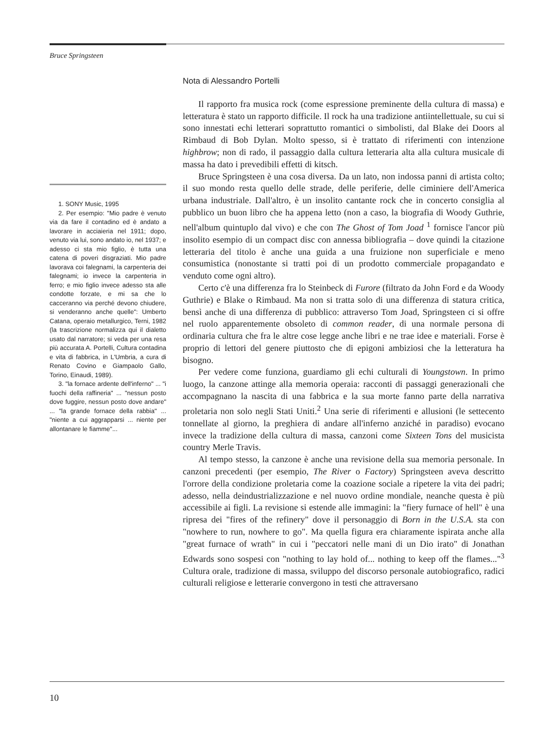Bruce Springsteen
Nota di Alessandro Portelli
Il rapporto fra musica rock (come espressione preminente della cultura di massa) e letteratura è stato un rapporto difficile. Il rock ha una tradizione antiintellettuale, su cui si sono innestati echi letterari soprattutto romantici o simbolisti, dal Blake dei Doors al Rimbaud di Bob Dylan. Molto spesso, si è trattato di riferimenti con intenzione highbrow; non di rado, il passaggio dalla cultura letteraria alta alla cultura musicale di massa ha dato i prevedibili effetti di kitsch.
Bruce Springsteen è una cosa diversa. Da un lato, non indossa panni di artista colto; il suo mondo resta quello delle strade, delle periferie, delle ciminiere dell'America urbana industriale. Dall'altro, è un insolito cantante rock che in concerto consiglia al pubblico un buon libro che ha appena letto (non a caso, la biografia di Woody Guthrie, nell'album quintuplo dal vivo) e che con The Ghost of Tom Joad <sup>1</sup> fornisce l'ancor più insolito esempio di un compact disc con annessa bibliografia – dove quindi la citazione letteraria del titolo è anche una guida a una fruizione non superficiale e meno consumistica (nonostante si tratti poi di un prodotto commerciale propagandato e venduto come ogni altro).
Certo c'è una differenza fra lo Steinbeck di Furore (filtrato da John Ford e da Woody Guthrie) e Blake o Rimbaud. Ma non si tratta solo di una differenza di statura critica, bensì anche di una differenza di pubblico: attraverso Tom Joad, Springsteen ci si offre nel ruolo apparentemente obsoleto di common reader, di una normale persona di ordinaria cultura che fra le altre cose legge anche libri e ne trae idee e materiali. Forse è proprio di lettori del genere piuttosto che di epigoni ambiziosi che la letteratura ha bisogno.
Per vedere come funziona, guardiamo gli echi culturali di Youngstown. In primo luogo, la canzone attinge alla memoria operaia: racconti di passaggi generazionali che accompagnano la nascita di una fabbrica e la sua morte fanno parte della narrativa proletaria non solo negli Stati Uniti.<sup>2</sup> Una serie di riferimenti e allusioni (le settecento tonnellate al giorno, la preghiera di andare all'inferno anziché in paradiso) evocano invece la tradizione della cultura di massa, canzoni come Sixteen Tons del musicista country Merle Travis.
Al tempo stesso, la canzone è anche una revisione della sua memoria personale. In canzoni precedenti (per esempio, The River o Factory) Springsteen aveva descritto l'orrore della condizione proletaria come la coazione sociale a ripetere la vita dei padri; adesso, nella deindustrializzazione e nel nuovo ordine mondiale, neanche questa è più accessibile ai figli. La revisione si estende alle immagini: la "fiery furnace of hell" è una ripresa dei "fires of the refinery" dove il personaggio di Born in the U.S.A. sta con "nowhere to run, nowhere to go". Ma quella figura era chiaramente ispirata anche alla "great furnace of wrath" in cui i "peccatori nelle mani di un Dio irato" di Jonathan Edwards sono sospesi con "nothing to lay hold of... nothing to keep off the flames..."<sup>3</sup> Cultura orale, tradizione di massa, sviluppo del discorso personale autobiografico, radici culturali religiose e letterarie convergono in testi che attraversano
1. SONY Music, 1995
2. Per esempio: "Mio padre è venuto via da fare il contadino ed è andato a lavorare in acciaieria nel 1911; dopo, venuto via lui, sono andato io, nel 1937; e adesso ci sta mio figlio, è tutta una catena di poveri disgraziati. Mio padre lavorava coi falegnami, la carpenteria dei falegnami; io invece la carpenteria in ferro; e mio figlio invece adesso sta alle condotte forzate, e mi sa che lo cacceranno via perché devono chiudere, si venderanno anche quelle": Umberto Catana, operaio metallurgico, Terni, 1982 (la trascrizione normalizza qui il dialetto usato dal narratore; si veda per una resa più accurata A. Portelli, Cultura contadina e vita di fabbrica, in L'Umbria, a cura di Renato Covino e Giampaolo Gallo, Torino, Einaudi, 1989).
3. "la fornace ardente dell'inferno" ... "i fuochi della raffineria" ... "nessun posto dove fuggire, nessun posto dove andare" ... "la grande fornace della rabbia" ... "niente a cui aggrapparsi ... niente per allontanare le fiamme"...
10